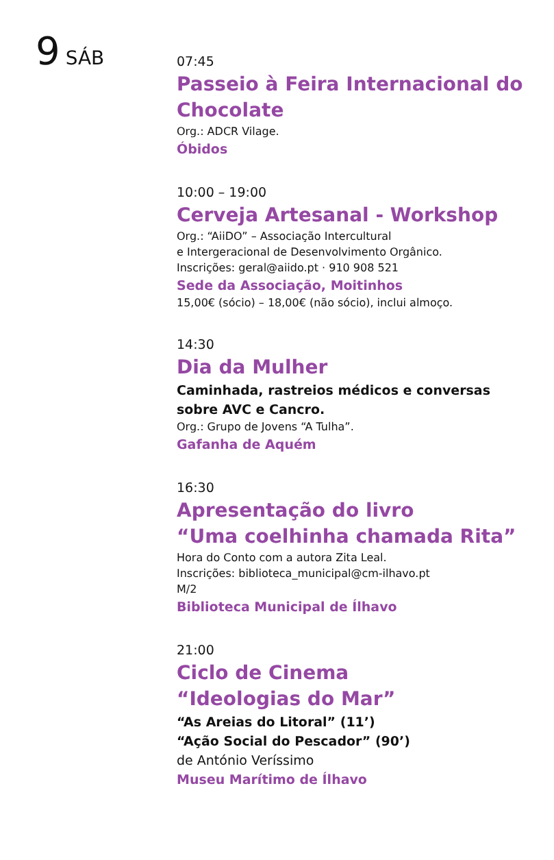9 SÁB
07:45
Passeio à Feira Internacional do Chocolate
Org.: ADCR Vilage.
Óbidos
10:00 – 19:00
Cerveja Artesanal - Workshop
Org.: “AiiDO” – Associação Intercultural
e Intergeracional de Desenvolvimento Orgânico.
Inscrições: geral@aiido.pt · 910 908 521
Sede da Associação, Moitinhos
15,00€ (sócio) – 18,00€ (não sócio), inclui almoço.
14:30
Dia da Mulher
Caminhada, rastreios médicos e conversas sobre AVC e Cancro.
Org.: Grupo de Jovens “A Tulha”.
Gafanha de Aquém
16:30
Apresentação do livro
“Uma coelhinha chamada Rita”
Hora do Conto com a autora Zita Leal.
Inscrições: biblioteca_municipal@cm-ilhavo.pt
M/2
Biblioteca Municipal de Ílhavo
21:00
Ciclo de Cinema
“Ideologias do Mar”
“As Areias do Litoral” (11’)
“Ação Social do Pescador” (90’)
de António Veríssimo
Museu Marítimo de Ílhavo